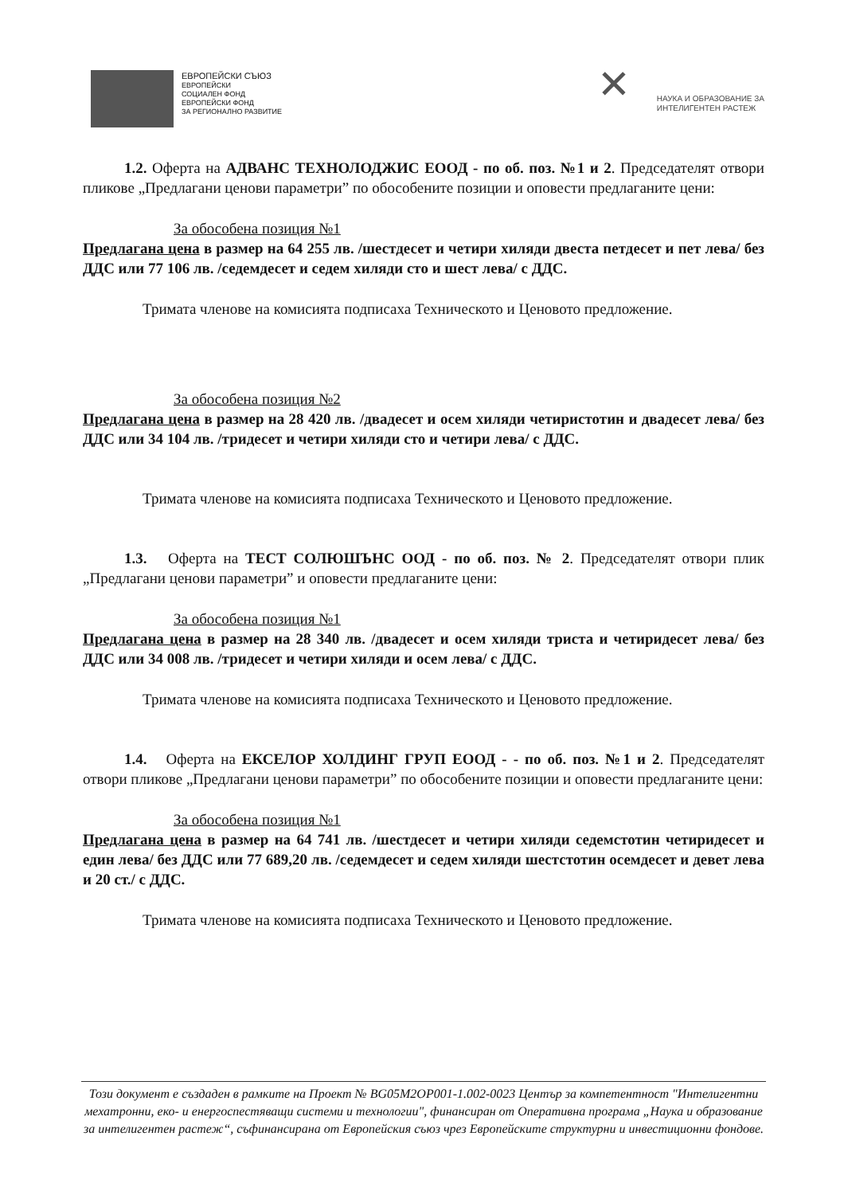ЕВРОПЕЙСКИ СЪЮЗ
ЕВРОПЕЙСКИ
СОЦИАЛЕН ФОНД
ЕВРОПЕЙСКИ ФОНД
ЗА РЕГИОНАЛНО РАЗВИТИЕ
✕
НАУКА И ОБРАЗОВАНИЕ ЗА
ИНТЕЛИГЕНТЕН РАСТЕЖ
1.2. Оферта на АДВАНС ТЕХНОЛОДЖИС ЕООД - по об. поз. №1 и 2. Председателят отвори пликове „Предлагани ценови параметри” по обособените позиции и оповести предлаганите цени:
За обособена позиция №1
Предлагана цена в размер на 64 255 лв. /шестдесет и четири хиляди двеста петдесет и пет лева/ без ДДС или 77 106 лв. /седемдесет и седем хиляди сто и шест лева/ с ДДС.
Тримата членове на комисията подписаха Техническото и Ценовото предложение.
За обособена позиция №2
Предлагана цена в размер на 28 420 лв. /двадесет и осем хиляди четиристотин и двадесет лева/ без ДДС или 34 104 лв. /тридесет и четири хиляди сто и четири лева/ с ДДС.
Тримата членове на комисията подписаха Техническото и Ценовото предложение.
1.3. Оферта на ТЕСТ СОЛЮШЪНС ООД - по об. поз. № 2. Председателят отвори плик „Предлагани ценови параметри” и оповести предлаганите цени:
За обособена позиция №1
Предлагана цена в размер на 28 340 лв. /двадесет и осем хиляди триста и четиридесет лева/ без ДДС или 34 008 лв. /тридесет и четири хиляди и осем лева/ с ДДС.
Тримата членове на комисията подписаха Техническото и Ценовото предложение.
1.4. Оферта на ЕКСЕЛОР ХОЛДИНГ ГРУП ЕООД - - по об. поз. №1 и 2. Председателят отвори пликове „Предлагани ценови параметри” по обособените позиции и оповести предлаганите цени:
За обособена позиция №1
Предлагана цена в размер на 64 741 лв. /шестдесет и четири хиляди седемстотин четиридесет и един лева/ без ДДС или 77 689,20 лв. /седемдесет и седем хиляди шестстотин осемдесет и девет лева и 20 ст./ с ДДС.
Тримата членове на комисията подписаха Техническото и Ценовото предложение.
Този документ е създаден в рамките на Проект № BG05M2OP001-1.002-0023 Център за компетентност "Интелигентни мехатронни, еко- и енергоспестяващи системи и технологии", финансиран от Оперативна програма „Наука и образование за интелигентен растеж“, съфинансирана от Европейския съюз чрез Европейските структурни и инвестиционни фондове.